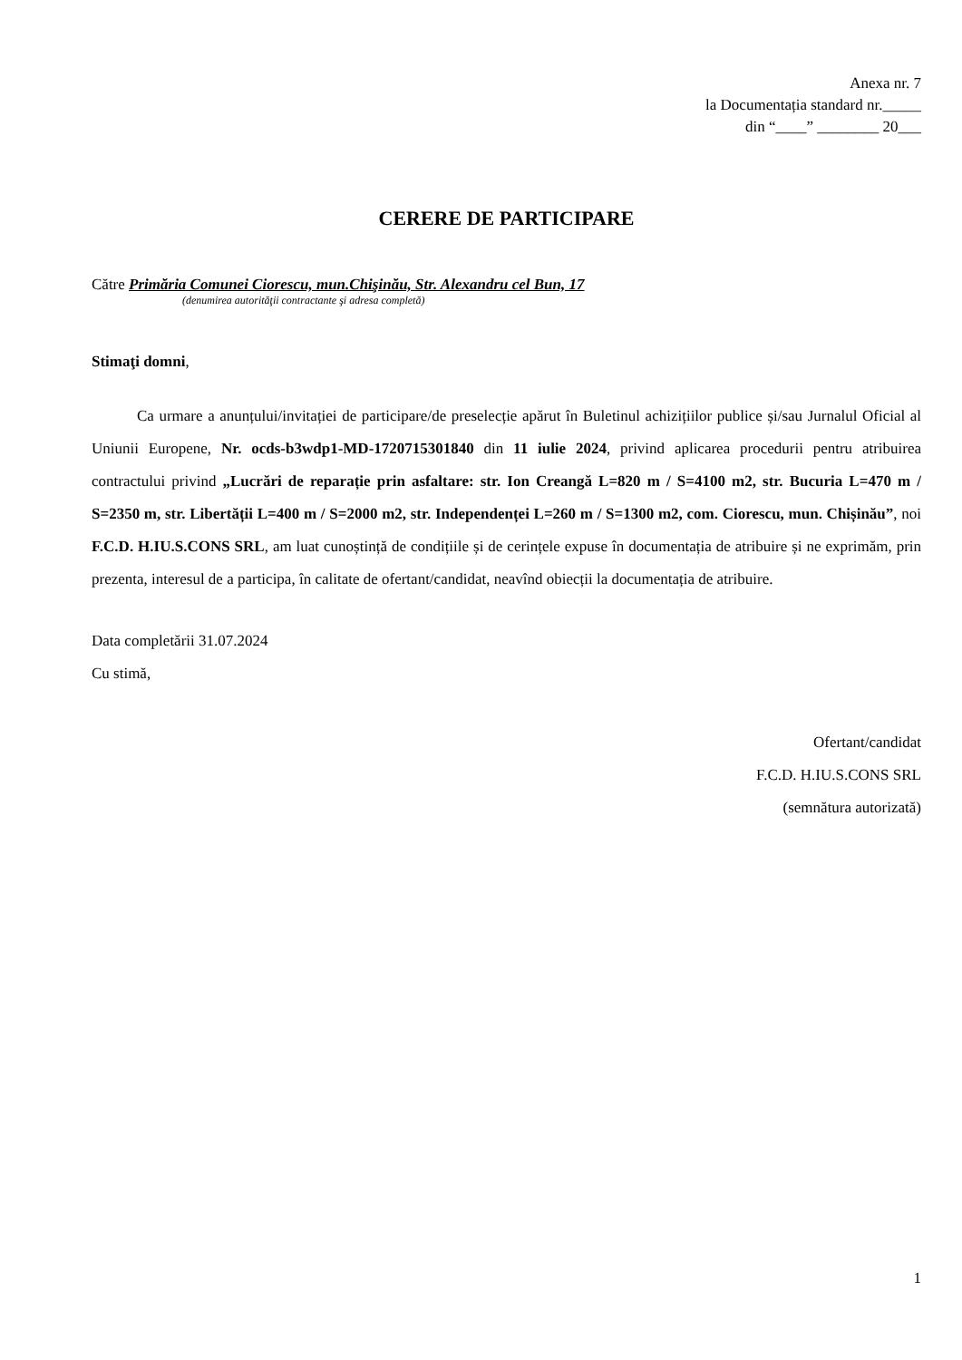Anexa nr. 7
la Documentația standard nr._____
din “____” ________ 20___
CERERE DE PARTICIPARE
Către Primăria Comunei Ciorescu, mun.Chişinău, Str. Alexandru cel Bun, 17
(denumirea autorităţii contractante şi adresa completă)
Stimaţi domni,
Ca urmare a anunțului/invitației de participare/de preselecție apărut în Buletinul achizițiilor publice și/sau Jurnalul Oficial al Uniunii Europene, Nr. ocds-b3wdp1-MD-1720715301840 din 11 iulie 2024, privind aplicarea procedurii pentru atribuirea contractului privind „Lucrări de reparație prin asfaltare: str. Ion Creangă L=820 m / S=4100 m2, str. Bucuria L=470 m / S=2350 m, str. Libertății L=400 m / S=2000 m2, str. Independenței L=260 m / S=1300 m2, com. Ciorescu, mun. Chișinău”, noi F.C.D. H.IU.S.CONS SRL, am luat cunoștință de condițiile și de cerințele expuse în documentația de atribuire și ne exprimăm, prin prezenta, interesul de a participa, în calitate de ofertant/candidat, neavînd obiecții la documentația de atribuire.
Data completării 31.07.2024
Cu stimă,
Ofertant/candidat
F.C.D. H.IU.S.CONS SRL
(semnătura autorizată)
1